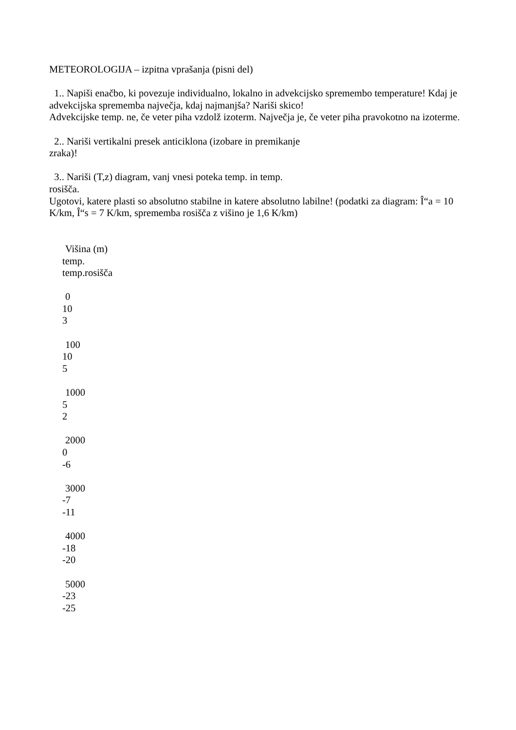METEOROLOGIJA – izpitna vprašanja (pisni del)
1.. Napiši enačbo, ki povezuje individualno, lokalno in advekcijsko spremembo temperature! Kdaj je advekcijska sprememba največja, kdaj najmanjša? Nariši skico!
Advekcijske temp. ne, če veter piha vzdolž izoterm. Največja je, če veter piha pravokotno na izoterme.
2.. Nariši vertikalni presek anticiklona (izobare in premikanje
zraka)!
3.. Nariši (T,z) diagram, vanj vnesi poteka temp. in temp.
rosišča.
Ugotovi, katere plasti so absolutno stabilne in katere absolutno labilne! (podatki za diagram: Î“a = 10 K/km, Î“s = 7 K/km, sprememba rosišča z višino je 1,6 K/km)
Višina (m)
temp.
temp.rosišča
0
10
3
100
10
5
1000
5
2
2000
0
-6
3000
-7
-11
4000
-18
-20
5000
-23
-25